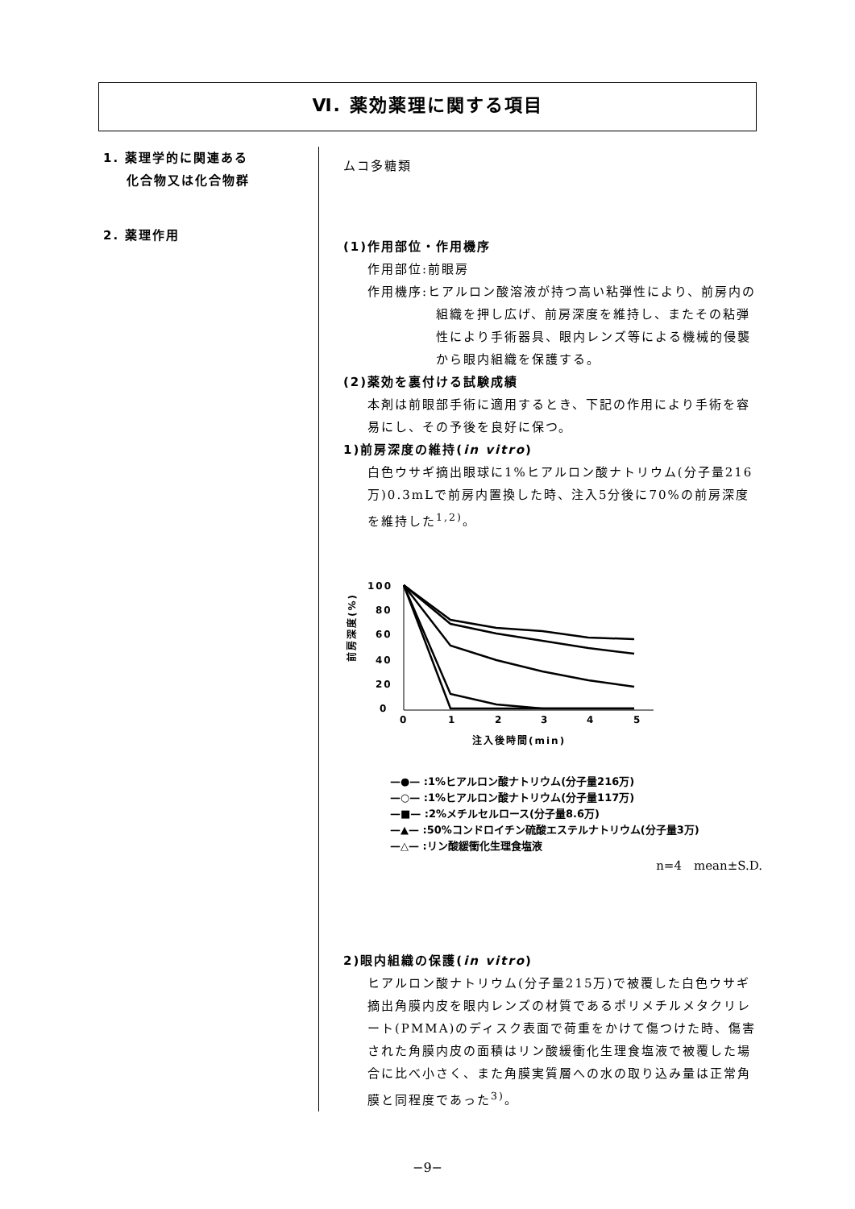Ⅵ. 薬効薬理に関する項目
1. 薬理学的に関連ある
化合物又は化合物群
2. 薬理作用
ムコ多糖類
(1)作用部位・作用機序
作用部位:前眼房
作用機序:ヒアルロン酸溶液が持つ高い粘弾性により、前房内の組織を押し広げ、前房深度を維持し、またその粘弾性により手術器具、眼内レンズ等による機械的侵襲から眼内組織を保護する。
(2)薬効を裏付ける試験成績
本剤は前眼部手術に適用するとき、下記の作用により手術を容易にし、その予後を良好に保つ。
1)前房深度の維持(in vitro)
白色ウサギ摘出眼球に1%ヒアルロン酸ナトリウム(分子量216万)0.3mLで前房内置換した時、注入5分後に70%の前房深度を維持した<sup>1,2)</sup>。
100
80
60
40
20
0
0
1
2
3
4
5
注入後時間(min)
前房深度(%)
—●— :1%ヒアルロン酸ナトリウム(分子量216万)
—○— :1%ヒアルロン酸ナトリウム(分子量117万)
—■— :2%メチルセルロース(分子量8.6万)
—▲— :50%コンドロイチン硫酸エステルナトリウム(分子量3万)
—△— :リン酸緩衝化生理食塩液
n=4　mean±S.D.
2)眼内組織の保護(in vitro)
ヒアルロン酸ナトリウム(分子量215万)で被覆した白色ウサギ摘出角膜内皮を眼内レンズの材質であるポリメチルメタクリレート(PMMA)のディスク表面で荷重をかけて傷つけた時、傷害された角膜内皮の面積はリン酸緩衝化生理食塩液で被覆した場合に比べ小さく、また角膜実質層への水の取り込み量は正常角膜と同程度であった<sup>3)</sup>。
−9−